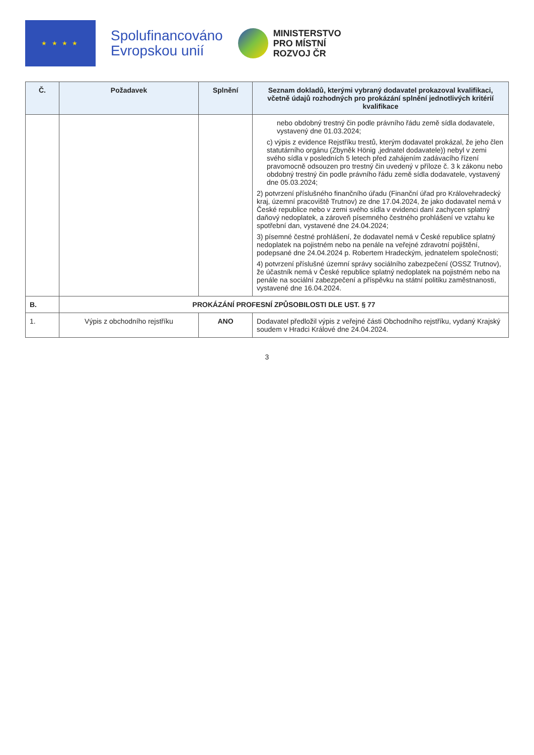★ ★ ★ ★
Spolufinancováno
Evropskou unií
MINISTERSTVO
PRO MÍSTNÍ
ROZVOJ ČR
| Č. | Požadavek | Splnění | Seznam dokladů, kterými vybraný dodavatel prokazoval kvalifikaci, včetně údajů rozhodných pro prokázání splnění jednotlivých kritérií kvalifikace |
| --- | --- | --- | --- |
| | | | nebo obdobný trestný čin podle právního řádu země sídla dodavatele, vystavený dne 01.03.2024; c) výpis z evidence Rejstříku trestů, kterým dodavatel prokázal, že jeho člen statutárního orgánu (Zbyněk Hönig ,jednatel dodavatele)) nebyl v zemi svého sídla v posledních 5 letech před zahájením zadávacího řízení pravomocně odsouzen pro trestný čin uvedený v příloze č. 3 k zákonu nebo obdobný trestný čin podle právního řádu země sídla dodavatele, vystavený dne 05.03.2024; 2) potvrzení příslušného finančního úřadu (Finanční úřad pro Královehradecký kraj, územní pracoviště Trutnov) ze dne 17.04.2024, že jako dodavatel nemá v České republice nebo v zemi svého sídla v evidenci daní zachycen splatný daňový nedoplatek, a zároveň písemného čestného prohlášení ve vztahu ke spotřební dan, vystavené dne 24.04.2024; 3) písemné čestné prohlášení, že dodavatel nemá v České republice splatný nedoplatek na pojistném nebo na penále na veřejné zdravotní pojištění, podepsané dne 24.04.2024 p. Robertem Hradeckým, jednatelem společnosti; 4) potvrzení příslušné územní správy sociálního zabezpečení (OSSZ Trutnov), že účastník nemá v České republice splatný nedoplatek na pojistném nebo na penále na sociální zabezpečení a příspěvku na státní politiku zaměstnanosti, vystavené dne 16.04.2024. |
| B. | PROKÁZÁNÍ PROFESNÍ ZPŮSOBILOSTI DLE UST. § 77 | | |
| 1. | Výpis z obchodního rejstříku | ANO | Dodavatel předložil výpis z veřejné části Obchodního rejstříku, vydaný Krajský soudem v Hradci Králové dne 24.04.2024. |
3